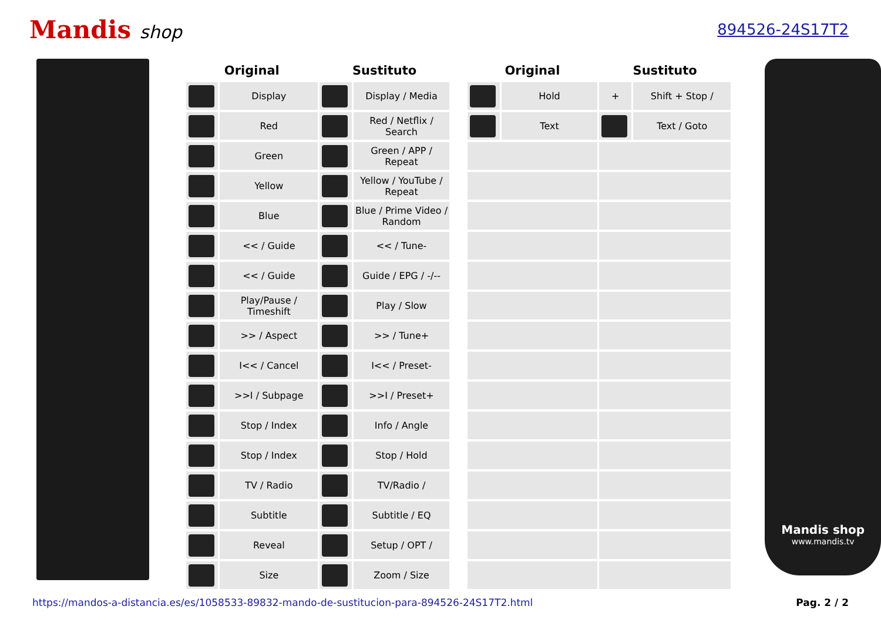Mandis shop
894526-24S17T2
| Original | | Sustituto | |
| --- | --- | --- | --- |
| | Display | | Display / Media |
| | Red | | Red / Netflix / Search |
| | Green | | Green / APP / Repeat |
| | Yellow | | Yellow / YouTube / Repeat |
| | Blue | | Blue / Prime Video / Random |
| | << / Guide | | << / Tune- |
| | << / Guide | | Guide / EPG / -/-- |
| | Play/Pause / Timeshift | | Play / Slow |
| | >> / Aspect | | >> / Tune+ |
| | I<< / Cancel | | I<< / Preset- |
| | >>I / Subpage | | >>I / Preset+ |
| | Stop / Index | | Info / Angle |
| | Stop / Index | | Stop / Hold |
| | TV / Radio | | TV/Radio / |
| | Subtitle | | Subtitle / EQ |
| | Reveal | | Setup / OPT / |
| | Size | | Zoom / Size |
| Original | | Sustituto | |
| --- | --- | --- | --- |
| | Hold | + | Shift + Stop / |
| | Text | | Text / Goto |
Mandis shop
www.mandis.tv
https://mandos-a-distancia.es/es/1058533-89832-mando-de-sustitucion-para-894526-24S17T2.html Pag. 2 / 2